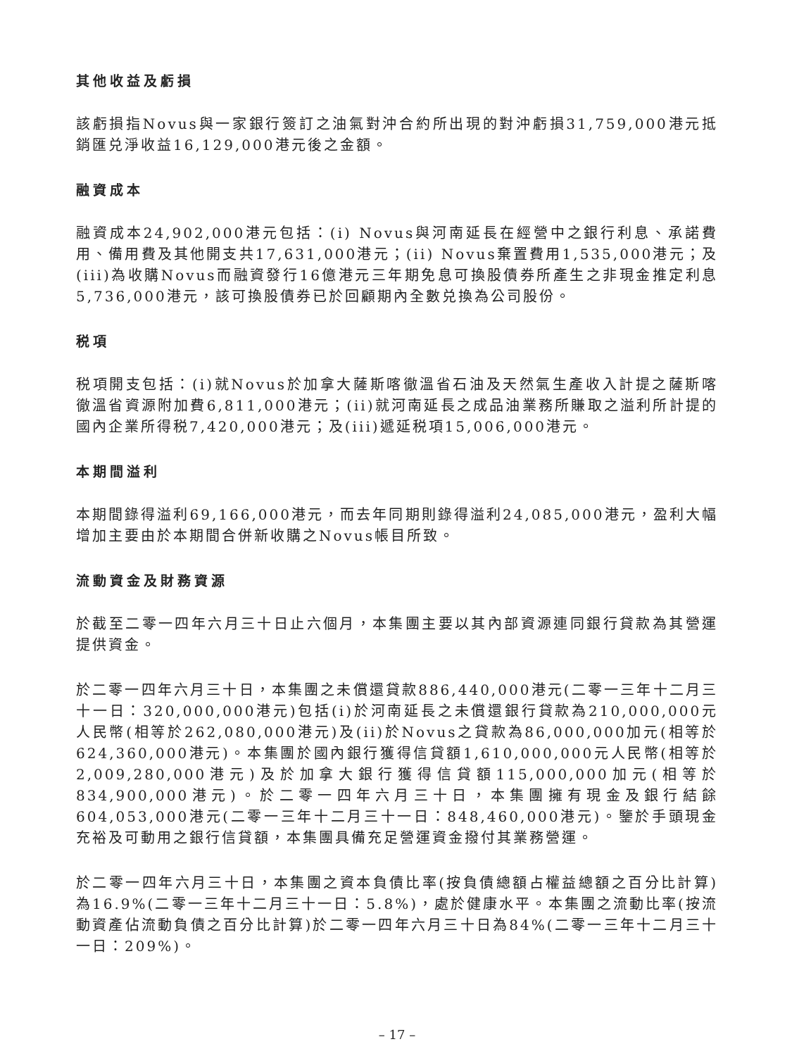其他收益及虧損
該虧損指Novus與一家銀行簽訂之油氣對沖合約所出現的對沖虧損31,759,000港元抵銷匯兑淨收益16,129,000港元後之金額。
融資成本
融資成本24,902,000港元包括：(i) Novus與河南延長在經營中之銀行利息、承諾費用、備用費及其他開支共17,631,000港元；(ii) Novus棄置費用1,535,000港元；及(iii)為收購Novus而融資發行16億港元三年期免息可換股債券所產生之非現金推定利息5,736,000港元，該可換股債券已於回顧期內全數兑換為公司股份。
税項
税項開支包括：(i)就Novus於加拿大薩斯喀徹溫省石油及天然氣生產收入計提之薩斯喀徹溫省資源附加費6,811,000港元；(ii)就河南延長之成品油業務所賺取之溢利所計提的國內企業所得税7,420,000港元；及(iii)遞延税項15,006,000港元。
本期間溢利
本期間錄得溢利69,166,000港元，而去年同期則錄得溢利24,085,000港元，盈利大幅增加主要由於本期間合併新收購之Novus帳目所致。
流動資金及財務資源
於截至二零一四年六月三十日止六個月，本集團主要以其內部資源連同銀行貸款為其營運提供資金。
於二零一四年六月三十日，本集團之未償還貸款886,440,000港元(二零一三年十二月三十一日：320,000,000港元)包括(i)於河南延長之未償還銀行貸款為210,000,000元人民幣(相等於262,080,000港元)及(ii)於Novus之貸款為86,000,000加元(相等於624,360,000港元)。本集團於國內銀行獲得信貸額1,610,000,000元人民幣(相等於2,009,280,000港元)及於加拿大銀行獲得信貸額115,000,000加元(相等於834,900,000港元)。於二零一四年六月三十日，本集團擁有現金及銀行結餘604,053,000港元(二零一三年十二月三十一日：848,460,000港元)。鑒於手頭現金充裕及可動用之銀行信貸額，本集團具備充足營運資金撥付其業務營運。
於二零一四年六月三十日，本集團之資本負債比率(按負債總額占權益總額之百分比計算)為16.9%(二零一三年十二月三十一日：5.8%)，處於健康水平。本集團之流動比率(按流動資產佔流動負債之百分比計算)於二零一四年六月三十日為84%(二零一三年十二月三十一日：209%)。
– 17 –